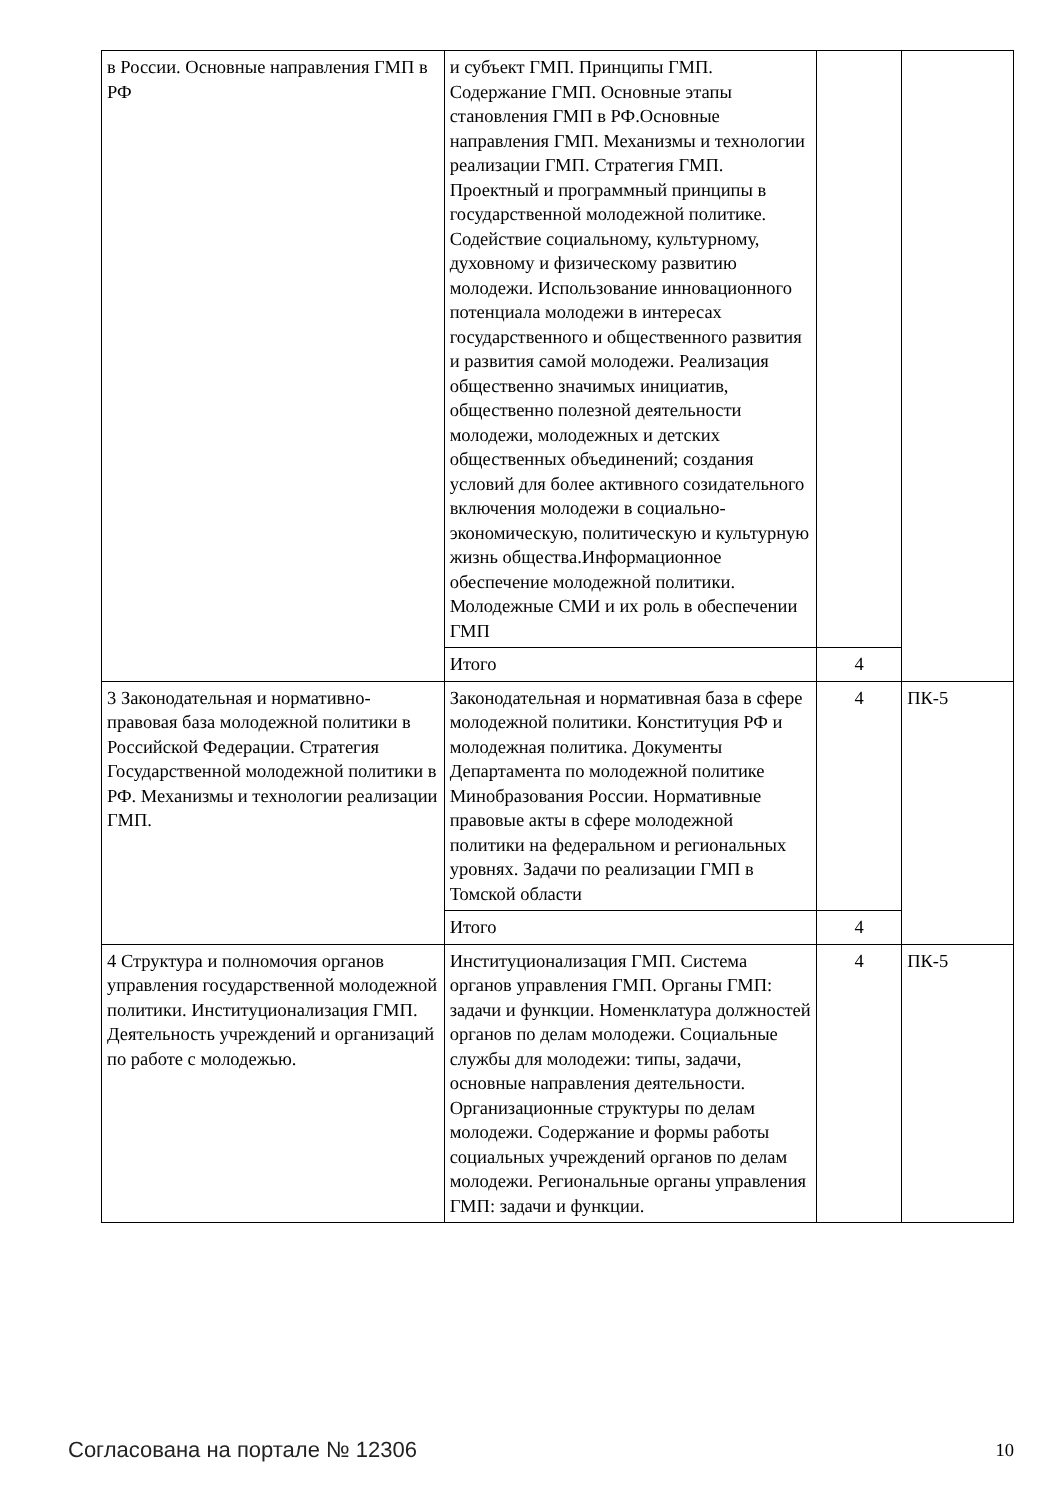| в России. Основные направления ГМП в РФ | и субъект ГМП. Принципы ГМП. Содержание ГМП. Основные этапы становления ГМП в РФ.Основные направления ГМП. Механизмы и технологии реализации ГМП. Стратегия ГМП. Проектный и программный принципы в государственной молодежной политике. Содействие социальному, культурному, духовному и физическому развитию молодежи. Использование инновационного потенциала молодежи в интересах государственного и общественного развития и развития самой молодежи. Реализация общественно значимых инициатив, общественно полезной деятельности молодежи, молодежных и детских общественных объединений; создания условий для более активного созидательного включения молодежи в социально-экономическую, политическую и культурную жизнь общества.Информационное обеспечение молодежной политики. Молодежные СМИ и их роль в обеспечении ГМП | | |
| | Итого | 4 | |
| 3 Законодательная и нормативно-правовая база молодежной политики в Российской Федерации. Стратегия Государственной молодежной политики в РФ. Механизмы и технологии реализации ГМП. | Законодательная и нормативная база в сфере молодежной политики. Конституция РФ и молодежная политика. Документы Департамента по молодежной политике Минобразования России. Нормативные правовые акты в сфере молодежной политики на федеральном и региональных уровнях. Задачи по реализации ГМП в Томской области | 4 | ПК-5 |
| | Итого | 4 | |
| 4 Структура и полномочия органов управления государственной молодежной политики. Институционализация ГМП. Деятельность учреждений и организаций по работе с молодежью. | Институционализация ГМП. Система органов управления ГМП. Органы ГМП: задачи и функции. Номенклатура должностей органов по делам молодежи. Социальные службы для молодежи: типы, задачи, основные направления деятельности. Организационные структуры по делам молодежи. Содержание и формы работы социальных учреждений органов по делам молодежи. Региональные органы управления ГМП: задачи и функции. | 4 | ПК-5 |
Согласована на портале № 12306 10